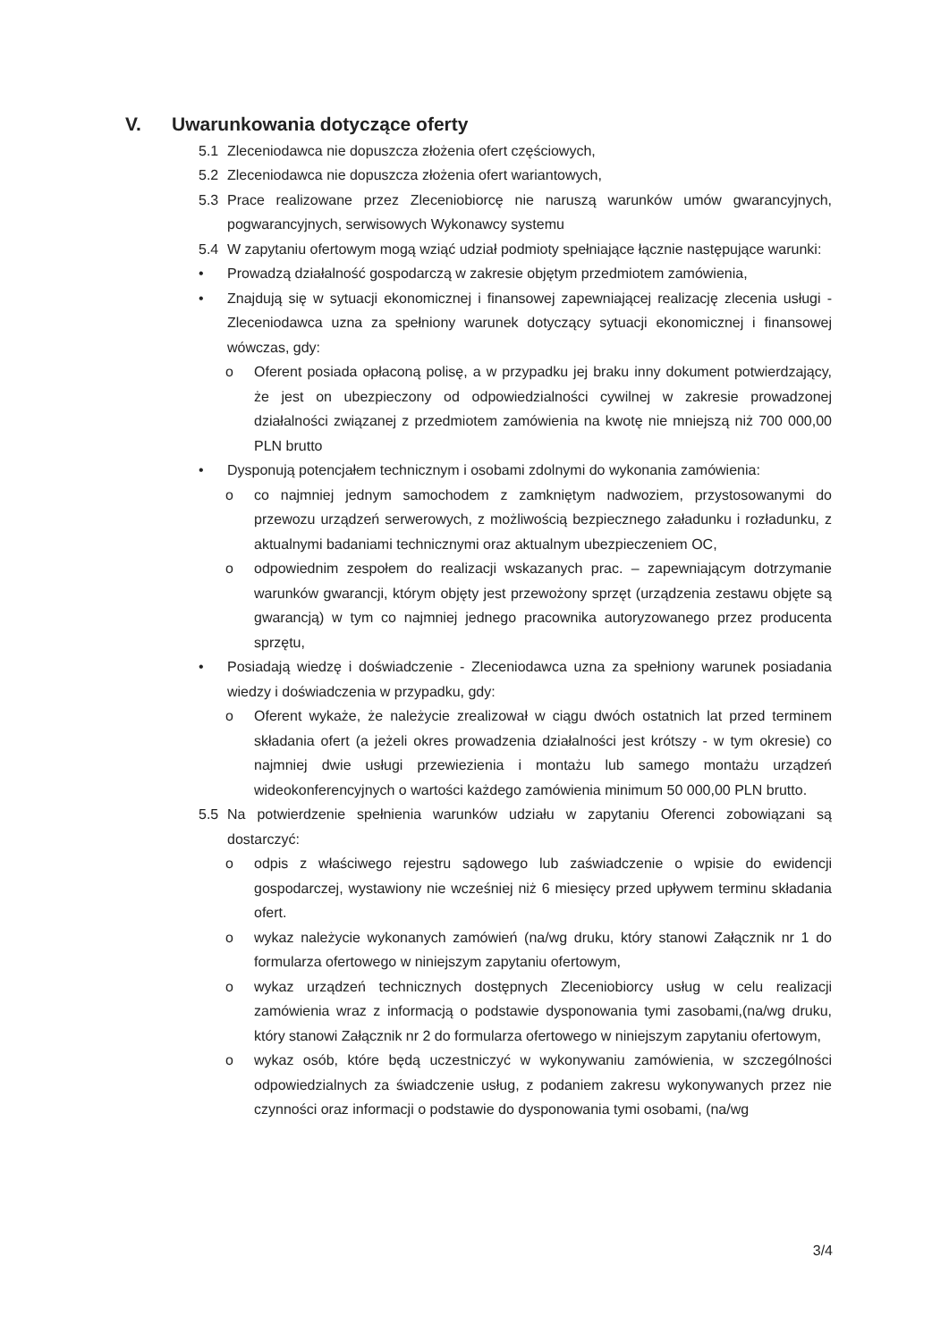V. Uwarunkowania dotyczące oferty
5.1 Zleceniodawca nie dopuszcza złożenia ofert częściowych,
5.2 Zleceniodawca nie dopuszcza złożenia ofert wariantowych,
5.3 Prace realizowane przez Zleceniobiorcę nie naruszą warunków umów gwarancyjnych, pogwarancyjnych, serwisowych Wykonawcy systemu
5.4 W zapytaniu ofertowym mogą wziąć udział podmioty spełniające łącznie następujące warunki:
• Prowadzą działalność gospodarczą w zakresie objętym przedmiotem zamówienia,
• Znajdują się w sytuacji ekonomicznej i finansowej zapewniającej realizację zlecenia usługi - Zleceniodawca uzna za spełniony warunek dotyczący sytuacji ekonomicznej i finansowej wówczas, gdy:
o Oferent posiada opłaconą polisę, a w przypadku jej braku inny dokument potwierdzający, że jest on ubezpieczony od odpowiedzialności cywilnej w zakresie prowadzonej działalności związanej z przedmiotem zamówienia na kwotę nie mniejszą niż 700 000,00 PLN brutto
• Dysponują potencjałem technicznym i osobami zdolnymi do wykonania zamówienia:
o co najmniej jednym samochodem z zamkniętym nadwoziem, przystosowanymi do przewozu urządzeń serwerowych, z możliwością bezpiecznego załadunku i rozładunku, z aktualnymi badaniami technicznymi oraz aktualnym ubezpieczeniem OC,
o odpowiednim zespołem do realizacji wskazanych prac. – zapewniającym dotrzymanie warunków gwarancji, którym objęty jest przewożony sprzęt (urządzenia zestawu objęte są gwarancją) w tym co najmniej jednego pracownika autoryzowanego przez producenta sprzętu,
• Posiadają wiedzę i doświadczenie - Zleceniodawca uzna za spełniony warunek posiadania wiedzy i doświadczenia w przypadku, gdy:
o Oferent wykaże, że należycie zrealizował w ciągu dwóch ostatnich lat przed terminem składania ofert (a jeżeli okres prowadzenia działalności jest krótszy - w tym okresie) co najmniej dwie usługi przewiezienia i montażu lub samego montażu urządzeń wideokonferencyjnych o wartości każdego zamówienia minimum 50 000,00 PLN brutto.
5.5 Na potwierdzenie spełnienia warunków udziału w zapytaniu Oferenci zobowiązani są dostarczyć:
o odpis z właściwego rejestru sądowego lub zaświadczenie o wpisie do ewidencji gospodarczej, wystawiony nie wcześniej niż 6 miesięcy przed upływem terminu składania ofert.
o wykaz należycie wykonanych zamówień (na/wg druku, który stanowi Załącznik nr 1 do formularza ofertowego w niniejszym zapytaniu ofertowym,
o wykaz urządzeń technicznych dostępnych Zleceniobiorcy usług w celu realizacji zamówienia wraz z informacją o podstawie dysponowania tymi zasobami,(na/wg druku, który stanowi Załącznik nr 2 do formularza ofertowego w niniejszym zapytaniu ofertowym,
o wykaz osób, które będą uczestniczyć w wykonywaniu zamówienia, w szczególności odpowiedzialnych za świadczenie usług, z podaniem zakresu wykonywanych przez nie czynności oraz informacji o podstawie do dysponowania tymi osobami, (na/wg
3/4